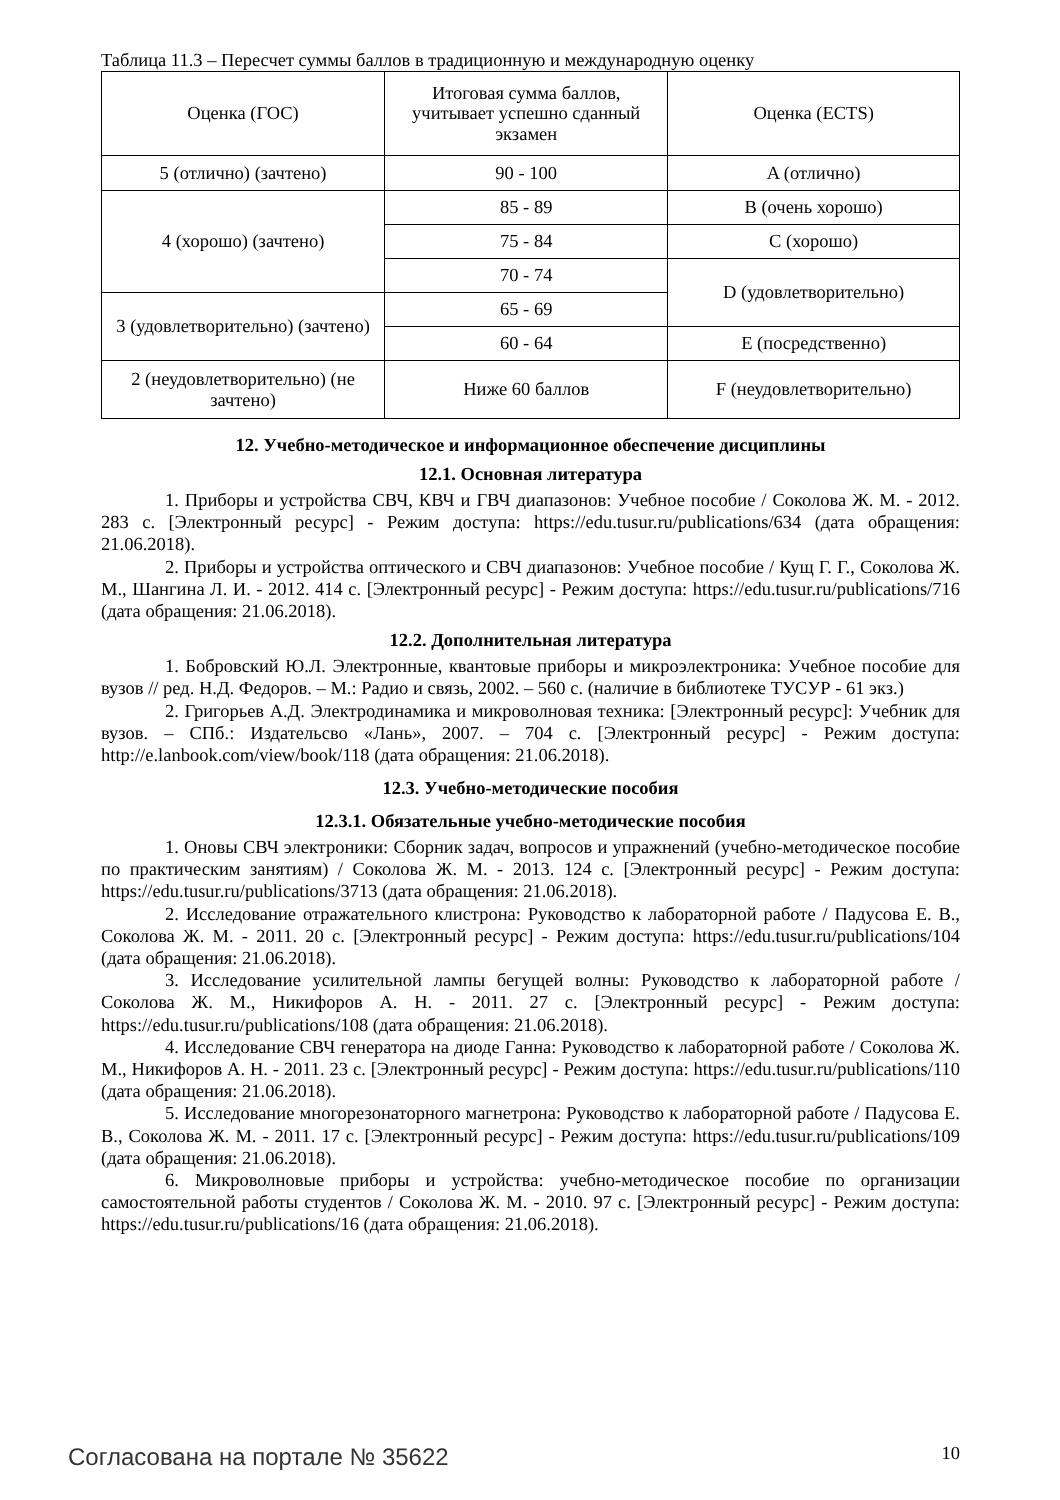Таблица 11.3 – Пересчет суммы баллов в традиционную и международную оценку
| Оценка (ГОС) | Итоговая сумма баллов, учитывает успешно сданный экзамен | Оценка (ECTS) |
| 5 (отлично) (зачтено) | 90 - 100 | A (отлично) |
| 4 (хорошо) (зачтено) | 85 - 89 | B (очень хорошо) |
| | 75 - 84 | C (хорошо) |
| | 70 - 74 | D (удовлетворительно) |
| 3 (удовлетворительно) (зачтено) | 65 - 69 | |
| | 60 - 64 | E (посредственно) |
| 2 (неудовлетворительно) (не зачтено) | Ниже 60 баллов | F (неудовлетворительно) |
12. Учебно-методическое и информационное обеспечение дисциплины
12.1. Основная литература
1. Приборы и устройства СВЧ, КВЧ и ГВЧ диапазонов: Учебное пособие / Соколова Ж. М. - 2012. 283 с. [Электронный ресурс] - Режим доступа: https://edu.tusur.ru/publications/634 (дата обращения: 21.06.2018).
2. Приборы и устройства оптического и СВЧ диапазонов: Учебное пособие / Кущ Г. Г., Соколова Ж. М., Шангина Л. И. - 2012. 414 с. [Электронный ресурс] - Режим доступа: https://edu.tusur.ru/publications/716 (дата обращения: 21.06.2018).
12.2. Дополнительная литература
1. Бобровский Ю.Л. Электронные, квантовые приборы и микроэлектроника: Учебное пособие для вузов // ред. Н.Д. Федоров. – М.: Радио и связь, 2002. – 560 с. (наличие в библиотеке ТУСУР - 61 экз.)
2. Григорьев А.Д. Электродинамика и микроволновая техника: [Электронный ресурс]: Учебник для вузов. – СПб.: Издательсво «Лань», 2007. – 704 с. [Электронный ресурс] - Режим доступа: http://e.lanbook.com/view/book/118 (дата обращения: 21.06.2018).
12.3. Учебно-методические пособия
12.3.1. Обязательные учебно-методические пособия
1. Оновы СВЧ электроники: Сборник задач, вопросов и упражнений (учебно-методическое пособие по практическим занятиям) / Соколова Ж. М. - 2013. 124 с. [Электронный ресурс] - Режим доступа: https://edu.tusur.ru/publications/3713 (дата обращения: 21.06.2018).
2. Исследование отражательного клистрона: Руководство к лабораторной работе / Падусова Е. В., Соколова Ж. М. - 2011. 20 с. [Электронный ресурс] - Режим доступа: https://edu.tusur.ru/publications/104 (дата обращения: 21.06.2018).
3. Исследование усилительной лампы бегущей волны: Руководство к лабораторной работе / Соколова Ж. М., Никифоров А. Н. - 2011. 27 с. [Электронный ресурс] - Режим доступа: https://edu.tusur.ru/publications/108 (дата обращения: 21.06.2018).
4. Исследование СВЧ генератора на диоде Ганна: Руководство к лабораторной работе / Соколова Ж. М., Никифоров А. Н. - 2011. 23 с. [Электронный ресурс] - Режим доступа: https://edu.tusur.ru/publications/110 (дата обращения: 21.06.2018).
5. Исследование многорезонаторного магнетрона: Руководство к лабораторной работе / Падусова Е. В., Соколова Ж. М. - 2011. 17 с. [Электронный ресурс] - Режим доступа: https://edu.tusur.ru/publications/109 (дата обращения: 21.06.2018).
6. Микроволновые приборы и устройства: учебно-методическое пособие по организации самостоятельной работы студентов / Соколова Ж. М. - 2010. 97 с. [Электронный ресурс] - Режим доступа: https://edu.tusur.ru/publications/16 (дата обращения: 21.06.2018).
Согласована на портале № 35622 10